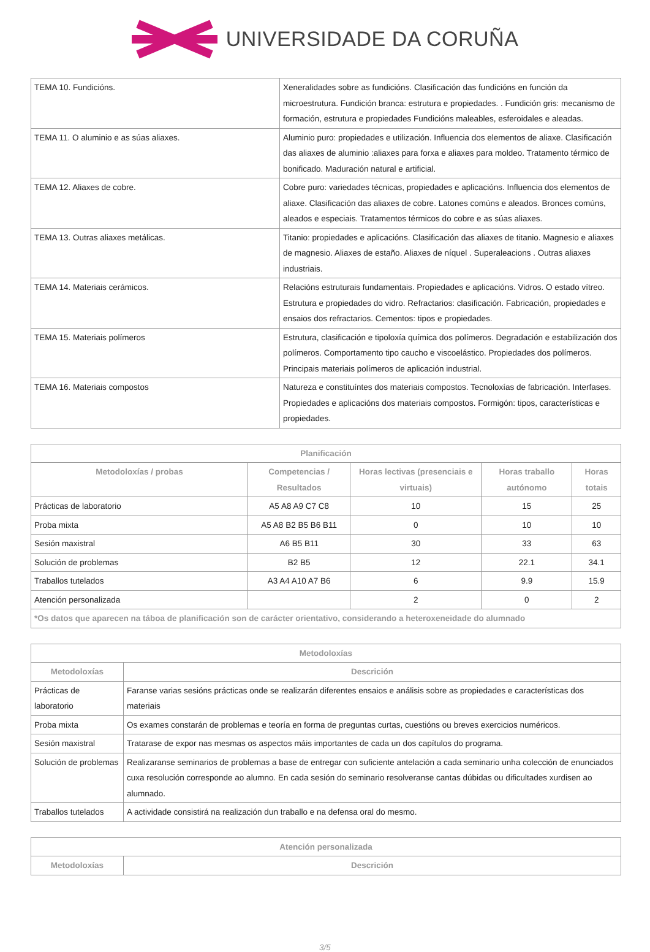UNIVERSIDADE DA CORUÑA
| TEMA 10. Fundicións. | Xeneralidades sobre as fundicións. Clasificación das fundicións en función da microestrutura. Fundición branca: estrutura e propiedades. . Fundición gris: mecanismo de formación, estrutura e propiedades Fundicións maleables, esferoidales e aleadas. |
| TEMA 11. O aluminio e as súas aliaxes. | Aluminio puro: propiedades e utilización. Influencia dos elementos de aliaxe. Clasificación das aliaxes de aluminio :aliaxes para forxa e aliaxes para moldeo. Tratamento térmico de bonificado. Maduración natural e artificial. |
| TEMA 12. Aliaxes de cobre. | Cobre puro: variedades técnicas, propiedades e aplicacións. Influencia dos elementos de aliaxe. Clasificación das aliaxes de cobre. Latones comúns e aleados. Bronces comúns, aleados e especiais. Tratamentos térmicos do cobre e as súas aliaxes. |
| TEMA 13. Outras aliaxes metálicas. | Titanio: propiedades e aplicacións. Clasificación das aliaxes de titanio. Magnesio e aliaxes de magnesio. Aliaxes de estaño. Aliaxes de níquel . Superaleacions . Outras aliaxes industriais. |
| TEMA 14. Materiais cerámicos. | Relacións estruturais fundamentais. Propiedades e aplicacións. Vidros. O estado vítreo. Estrutura e propiedades do vidro. Refractarios: clasificación. Fabricación, propiedades e ensaios dos refractarios. Cementos: tipos e propiedades. |
| TEMA 15. Materiais polímeros | Estrutura, clasificación e tipoloxía química dos polímeros. Degradación e estabilización dos polímeros. Comportamento tipo caucho e viscoelástico. Propiedades dos polímeros. Principais materiais polímeros de aplicación industrial. |
| TEMA 16. Materiais compostos | Natureza e constituíntes dos materiais compostos. Tecnoloxías de fabricación. Interfases. Propiedades e aplicacións dos materiais compostos. Formigón: tipos, características e propiedades. |
| Planificación | | | | |
| --- | --- | --- | --- | --- |
| Metodoloxías / probas | Competencias / Resultados | Horas lectivas (presenciais e virtuais) | Horas traballo autónomo | Horas totais |
| Prácticas de laboratorio | A5 A8 A9 C7 C8 | 10 | 15 | 25 |
| Proba mixta | A5 A8 B2 B5 B6 B11 | 0 | 10 | 10 |
| Sesión maxistral | A6 B5 B11 | 30 | 33 | 63 |
| Solución de problemas | B2 B5 | 12 | 22.1 | 34.1 |
| Traballos tutelados | A3 A4 A10 A7 B6 | 6 | 9.9 | 15.9 |
| Atención personalizada | | 2 | 0 | 2 |
| *Os datos que aparecen na táboa de planificación son de carácter orientativo, considerando a heteroxeneidade do alumnado | | | | |
| Metodoloxías | |
| --- | --- |
| Metodoloxías | Descrición |
| Prácticas de laboratorio | Faranse varias sesións prácticas onde se realizarán diferentes ensaios e análisis sobre as propiedades e características dos materiais |
| Proba mixta | Os exames constarán de problemas e teoría en forma de preguntas curtas, cuestións ou breves exercicios numéricos. |
| Sesión maxistral | Tratarase de expor nas mesmas os aspectos máis importantes de cada un dos capítulos do programa. |
| Solución de problemas | Realizaranse seminarios de problemas a base de entregar con suficiente antelación a cada seminario unha colección de enunciados cuxa resolución corresponde ao alumno. En cada sesión do seminario resolveranse cantas dúbidas ou dificultades xurdisen ao alumnado. |
| Traballos tutelados | A actividade consistirá na realización dun traballo e na defensa oral do mesmo. |
| Atención personalizada | |
| --- | --- |
| Metodoloxías | Descrición |
3/5